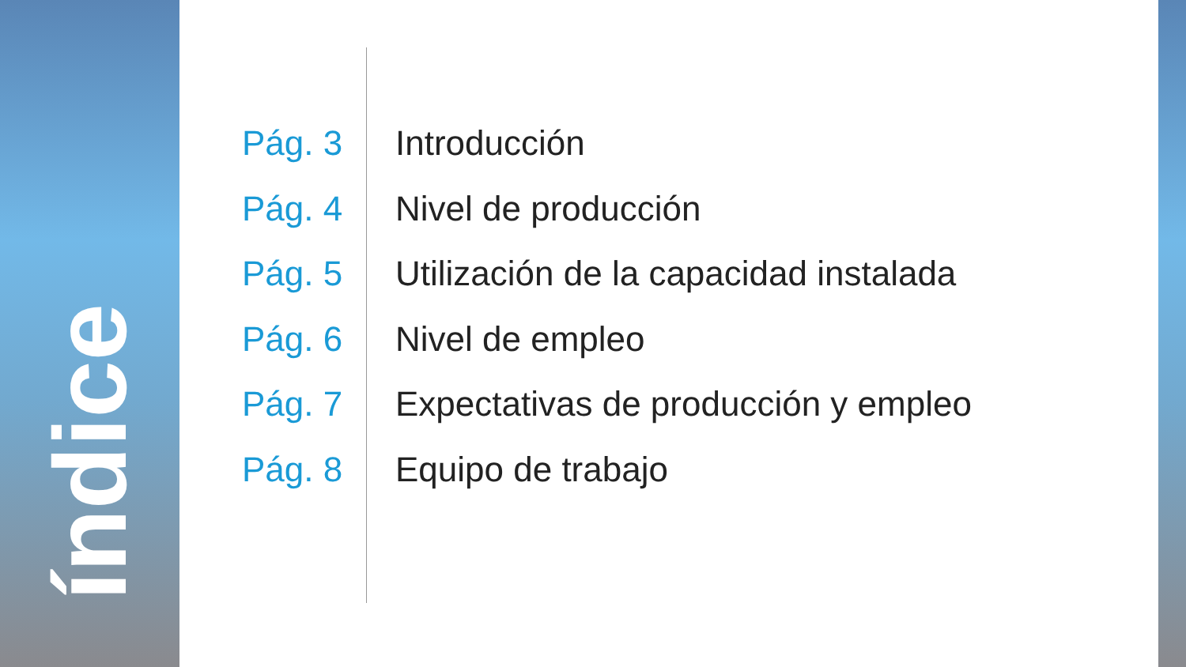índice
Pág. 3 Introducción
Pág. 4 Nivel de producción
Pág. 5 Utilización de la capacidad instalada
Pág. 6 Nivel de empleo
Pág. 7 Expectativas de producción y empleo
Pág. 8 Equipo de trabajo